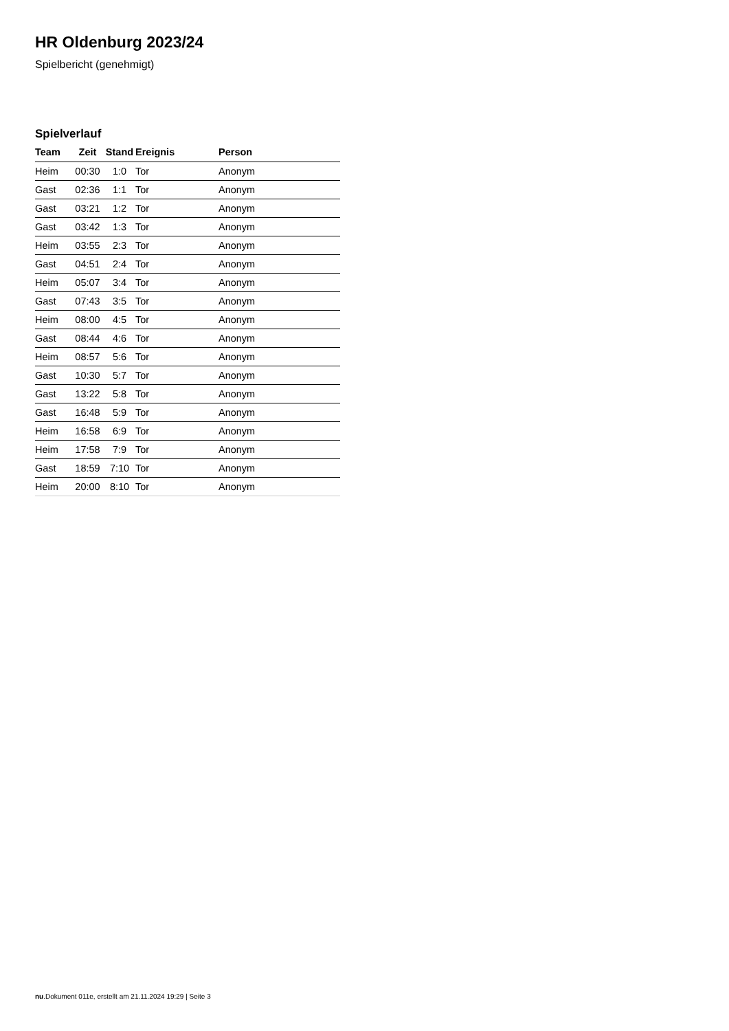HR Oldenburg 2023/24
Spielbericht (genehmigt)
Spielverlauf
| Team | Zeit | Stand | Ereignis | Person |
| --- | --- | --- | --- | --- |
| Heim | 00:30 | 1:0 | Tor | Anonym |
| Gast | 02:36 | 1:1 | Tor | Anonym |
| Gast | 03:21 | 1:2 | Tor | Anonym |
| Gast | 03:42 | 1:3 | Tor | Anonym |
| Heim | 03:55 | 2:3 | Tor | Anonym |
| Gast | 04:51 | 2:4 | Tor | Anonym |
| Heim | 05:07 | 3:4 | Tor | Anonym |
| Gast | 07:43 | 3:5 | Tor | Anonym |
| Heim | 08:00 | 4:5 | Tor | Anonym |
| Gast | 08:44 | 4:6 | Tor | Anonym |
| Heim | 08:57 | 5:6 | Tor | Anonym |
| Gast | 10:30 | 5:7 | Tor | Anonym |
| Gast | 13:22 | 5:8 | Tor | Anonym |
| Gast | 16:48 | 5:9 | Tor | Anonym |
| Heim | 16:58 | 6:9 | Tor | Anonym |
| Heim | 17:58 | 7:9 | Tor | Anonym |
| Gast | 18:59 | 7:10 | Tor | Anonym |
| Heim | 20:00 | 8:10 | Tor | Anonym |
nu.Dokument 011e, erstellt am 21.11.2024 19:29 | Seite 3